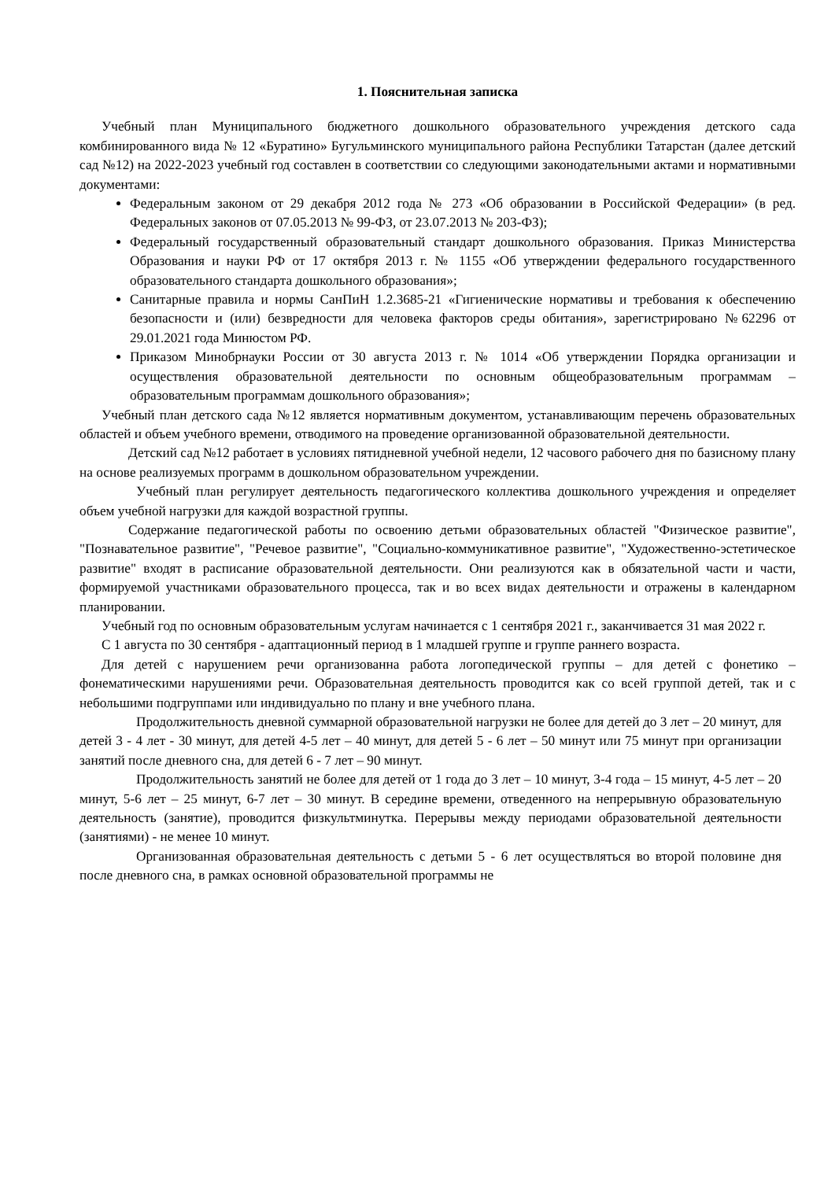1. Пояснительная записка
Учебный план Муниципального бюджетного дошкольного образовательного учреждения детского сада комбинированного вида № 12 «Буратино» Бугульминского муниципального района Республики Татарстан (далее детский сад №12) на 2022-2023 учебный год составлен в соответствии со следующими законодательными актами и нормативными документами:
Федеральным законом от 29 декабря 2012 года № 273 «Об образовании в Российской Федерации» (в ред. Федеральных законов от 07.05.2013 № 99-ФЗ, от 23.07.2013 № 203-ФЗ);
Федеральный государственный образовательный стандарт дошкольного образования. Приказ Министерства Образования и науки РФ от 17 октября 2013 г. № 1155 «Об утверждении федерального государственного образовательного стандарта дошкольного образования»;
Санитарные правила и нормы СанПиН 1.2.3685-21 «Гигиенические нормативы и требования к обеспечению безопасности и (или) безвредности для человека факторов среды обитания», зарегистрировано №62296 от 29.01.2021 года Минюстом РФ.
Приказом Минобрнауки России от 30 августа 2013 г. № 1014 «Об утверждении Порядка организации и осуществления образовательной деятельности по основным общеобразовательным программам – образовательным программам дошкольного образования»;
Учебный план детского сада №12 является нормативным документом, устанавливающим перечень образовательных областей и объем учебного времени, отводимого на проведение организованной образовательной деятельности.
Детский сад №12 работает в условиях пятидневной учебной недели, 12 часового рабочего дня по базисному плану на основе реализуемых программ в дошкольном образовательном учреждении.
Учебный план регулирует деятельность педагогического коллектива дошкольного учреждения и определяет объем учебной нагрузки для каждой возрастной группы.
Содержание педагогической работы по освоению детьми образовательных областей "Физическое развитие", "Познавательное развитие", "Речевое развитие", "Социально-коммуникативное развитие", "Художественно-эстетическое развитие" входят в расписание образовательной деятельности. Они реализуются как в обязательной части и части, формируемой участниками образовательного процесса, так и во всех видах деятельности и отражены в календарном планировании.
Учебный год по основным образовательным услугам начинается с 1 сентября 2021 г., заканчивается 31 мая 2022 г.
С 1 августа по 30 сентября - адаптационный период в 1 младшей группе и группе раннего возраста.
Для детей с нарушением речи организованна работа логопедической группы – для детей с фонетико – фонематическими нарушениями речи. Образовательная деятельность проводится как со всей группой детей, так и с небольшими подгруппами или индивидуально по плану и вне учебного плана.
Продолжительность дневной суммарной образовательной нагрузки не более для детей до 3 лет – 20 минут, для детей 3 - 4 лет - 30 минут, для детей 4-5 лет – 40 минут, для детей 5 - 6 лет – 50 минут или 75 минут при организации занятий после дневного сна, для детей 6 - 7 лет – 90 минут.
Продолжительность занятий не более для детей от 1 года до 3 лет – 10 минут, 3-4 года – 15 минут, 4-5 лет – 20 минут, 5-6 лет – 25 минут, 6-7 лет – 30 минут. В середине времени, отведенного на непрерывную образовательную деятельность (занятие), проводится физкультминутка. Перерывы между периодами образовательной деятельности (занятиями) - не менее 10 минут.
Организованная образовательная деятельность с детьми 5 - 6 лет осуществляться во второй половине дня после дневного сна, в рамках основной образовательной программы не